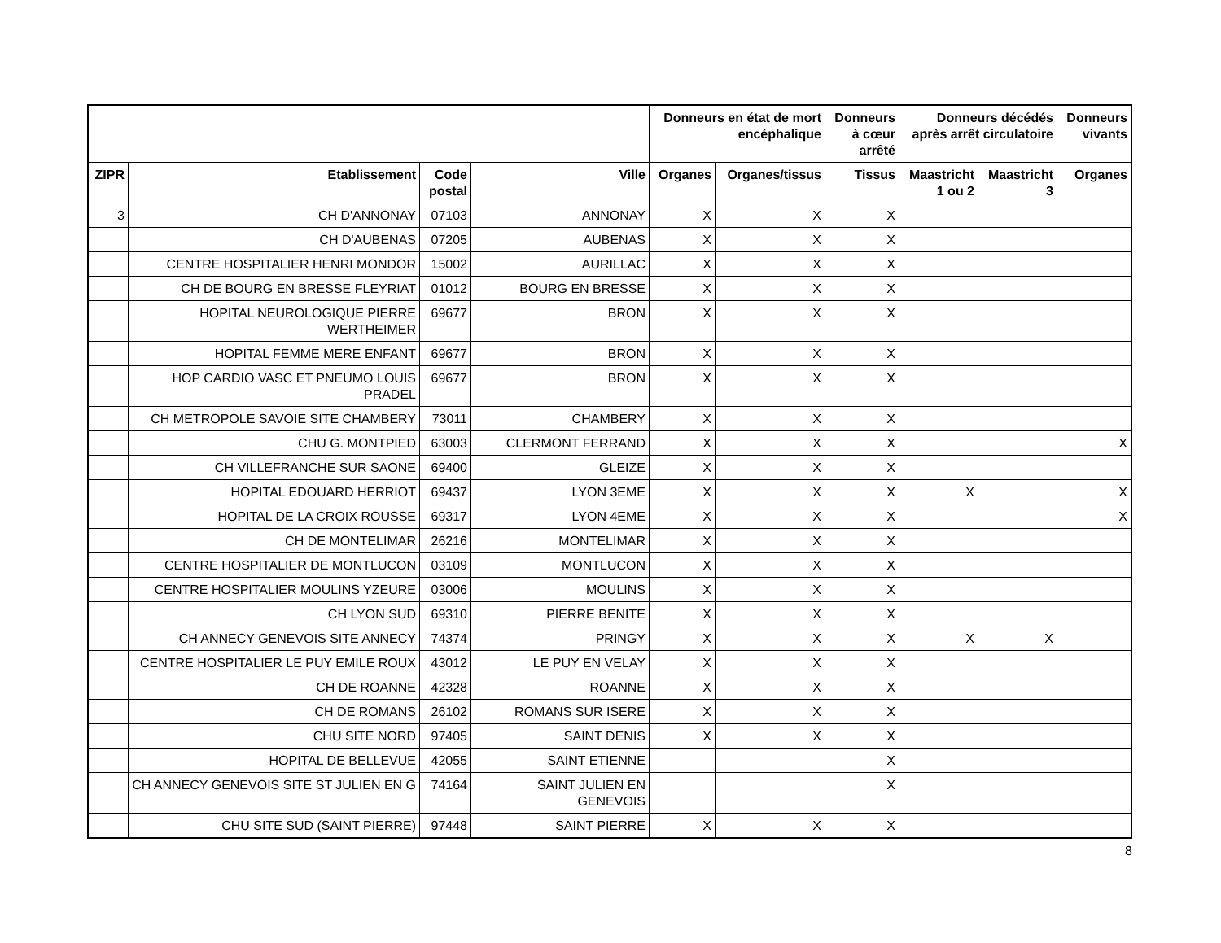| | | | | Donneurs en état de mort encéphalique | | Donneurs à cœur arrêté | Donneurs décédés après arrêt circulatoire | | Donneurs vivants |
| --- | --- | --- | --- | --- | --- | --- | --- | --- | --- |
| ZIPR | Etablissement | Code postal | Ville | Organes | Organes/tissus | Tissus | Maastricht 1 ou 2 | Maastricht 3 | Organes |
| 3 | CH D'ANNONAY | 07103 | ANNONAY | X | X | X | | | |
| | CH D'AUBENAS | 07205 | AUBENAS | X | X | X | | | |
| | CENTRE HOSPITALIER HENRI MONDOR | 15002 | AURILLAC | X | X | X | | | |
| | CH DE BOURG EN BRESSE FLEYRIAT | 01012 | BOURG EN BRESSE | X | X | X | | | |
| | HOPITAL NEUROLOGIQUE PIERRE WERTHEIMER | 69677 | BRON | X | X | X | | | |
| | HOPITAL FEMME MERE ENFANT | 69677 | BRON | X | X | X | | | |
| | HOP CARDIO VASC ET PNEUMO LOUIS PRADEL | 69677 | BRON | X | X | X | | | |
| | CH METROPOLE SAVOIE SITE CHAMBERY | 73011 | CHAMBERY | X | X | X | | | |
| | CHU G. MONTPIED | 63003 | CLERMONT FERRAND | X | X | X | | | X |
| | CH VILLEFRANCHE SUR SAONE | 69400 | GLEIZE | X | X | X | | | |
| | HOPITAL EDOUARD HERRIOT | 69437 | LYON 3EME | X | X | X | X | | X |
| | HOPITAL DE LA CROIX ROUSSE | 69317 | LYON 4EME | X | X | X | | | X |
| | CH DE MONTELIMAR | 26216 | MONTELIMAR | X | X | X | | | |
| | CENTRE HOSPITALIER DE MONTLUCON | 03109 | MONTLUCON | X | X | X | | | |
| | CENTRE HOSPITALIER MOULINS YZEURE | 03006 | MOULINS | X | X | X | | | |
| | CH LYON SUD | 69310 | PIERRE BENITE | X | X | X | | | |
| | CH ANNECY GENEVOIS SITE ANNECY | 74374 | PRINGY | X | X | X | X | X | |
| | CENTRE HOSPITALIER LE PUY EMILE ROUX | 43012 | LE PUY EN VELAY | X | X | X | | | |
| | CH DE ROANNE | 42328 | ROANNE | X | X | X | | | |
| | CH DE ROMANS | 26102 | ROMANS SUR ISERE | X | X | X | | | |
| | CHU SITE NORD | 97405 | SAINT DENIS | X | X | X | | | |
| | HOPITAL DE BELLEVUE | 42055 | SAINT ETIENNE | | | X | | | |
| | CH ANNECY GENEVOIS SITE ST JULIEN EN G | 74164 | SAINT JULIEN EN GENEVOIS | | | X | | | |
| | CHU SITE SUD (SAINT PIERRE) | 97448 | SAINT PIERRE | X | X | X | | | |
8